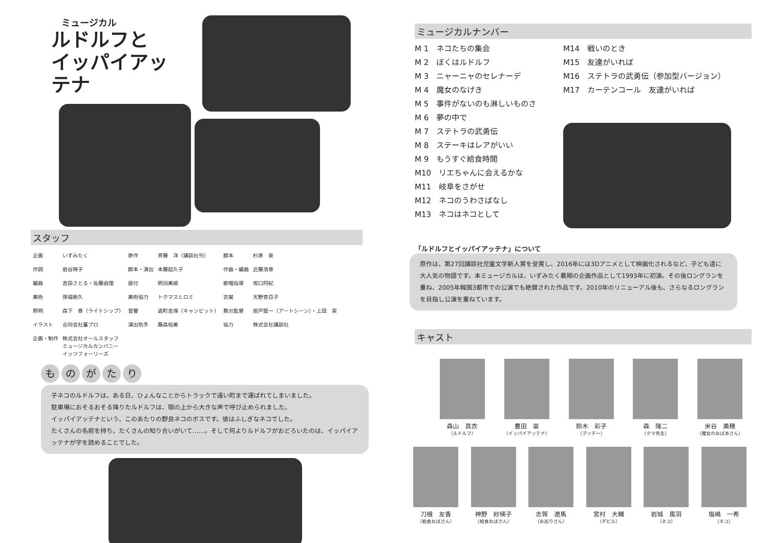ミュージカル
ルドルフと
イッパイアッテナ
スタッフ
| 企画 | いずみたく | 原作 | 斉藤 洋（講談社刊） | 脚本 | 杉原 泉 |
| 作詞 | 岩谷時子 | 脚本・演出 | 本藤起久子 | 作曲・編曲 | 近藤浩章 |
| 編曲 | 吉田さとる・佐藤由理 | 振付 | 明羽美姫 | 歌唱指導 | 坂口阿紀 |
| 美術 | 孫福剛久 | 美術協力 | トクマスヒロミ | 衣裳 | 天野杏百子 |
| 照明 | 森下 泰（ライトシップ） | 音響 | 返町吉保（キャンビット） | 舞台監督 | 岩戸堅一（アートシーン）・上田 実 |
| イラスト | 合同会社菫プロ | 演出助手 | 藤森裕美 | 協力 | 株式会社講談社 |
| 企画・制作 | 株式会社オールスタッフ ミュージカルカンパニー イッツフォーリーズ | | | | |
ものがたり
子ネコのルドルフは、ある日、ひょんなことからトラックで遠い町まで運ばれてしまいました。
駐車場におそるおそる降りたルドルフは、頭の上から大きな声で呼び止められました。
イッパイアッテナという、このあたりの野良ネコのボスです。彼はふしぎなネコでした。
たくさんの名前を持ち、たくさんの知り合いがいて……。そして何よりルドルフがおどろいたのは、イッパイアッテナが字を読めることでした。
ミュージカルナンバー
M 1　ネコたちの集会
M 2　ぼくはルドルフ
M 3　ニャーニャのセレナーデ
M 4　魔女のなげき
M 5　事件がないのも淋しいものさ
M 6　夢の中で
M 7　ステトラの武勇伝
M 8　ステーキはレアがいい
M 9　もうすぐ給食時間
M10　リエちゃんに会えるかな
M11　岐阜をさがせ
M12　ネコのうわさばなし
M13　ネコはネコとして
M14　戦いのとき
M15　友達がいれば
M16　ステトラの武勇伝（参加型バージョン）
M17　カーテンコール　友達がいれば
「ルドルフとイッパイアッテナ」について
原作は、第27回講談社児童文学新人賞を受賞し、2016年には3Dアニメとして映画化されるなど、子ども達に大人気の物語です。本ミュージカルは、いずみたく最期の企画作品として1993年に初演。その後ロングランを重ね、2005年韓国3都市での公演でも絶賛された作品です。2010年のリニューアル後も、さらなるロングランを目指し公演を重ねています。
キャスト
森山　真衣
（ルドルフ）
豊田　豪
（イッパイアッテナ）
鈴木　彩子
（ブッチー）
森　隆二
（クマ先生）
米谷　美穂
（魔女のおばあさん）
刀根　友香
（給食おばさん）
神野　紗瑛子
（給食おばさん）
志賀　遼馬
（お巡りさん）
宮村　大輔
（デビル）
岩城　風羽
（ネコ）
塩嶋　一希
（ネコ）